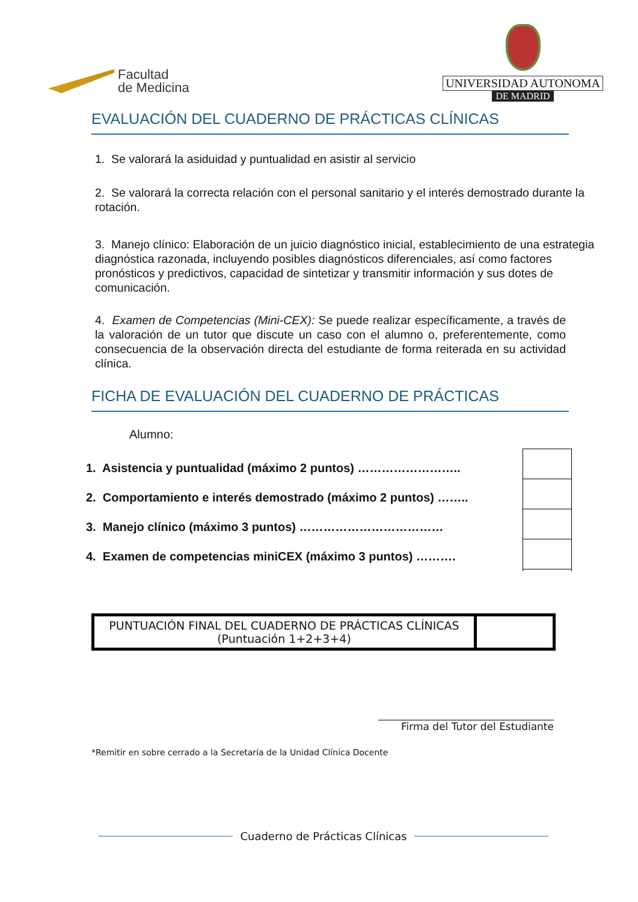Facultad
de Medicina
UNIVERSIDAD AUTONOMA
DE MADRID
EVALUACIÓN DEL CUADERNO DE PRÁCTICAS CLÍNICAS
1. Se valorará la asiduidad y puntualidad en asistir al servicio
2. Se valorará la correcta relación con el personal sanitario y el interés demostrado durante la rotación.
3. Manejo clínico: Elaboración de un juicio diagnóstico inicial, establecimiento de una estrategia diagnóstica razonada, incluyendo posibles diagnósticos diferenciales, así como factores pronósticos y predictivos, capacidad de sintetizar y transmitir información y sus dotes de comunicación.
4. Examen de Competencias (Mini-CEX): Se puede realizar específicamente, a través de la valoración de un tutor que discute un caso con el alumno o, preferentemente, como consecuencia de la observación directa del estudiante de forma reiterada en su actividad clínica.
FICHA DE EVALUACIÓN DEL CUADERNO DE PRÁCTICAS
Alumno:
1. Asistencia y puntualidad (máximo 2 puntos) ……………………..
2. Comportamiento e interés demostrado (máximo 2 puntos) ……..
3. Manejo clínico (máximo 3 puntos) ………………………………
4. Examen de competencias miniCEX (máximo 3 puntos) ……….
| PUNTUACIÓN FINAL DEL CUADERNO DE PRÁCTICAS CLÍNICAS (Puntuación 1+2+3+4) | |
Firma del Tutor del Estudiante
*Remitir en sobre cerrado a la Secretaría de la Unidad Clínica Docente
Cuaderno de Prácticas Clínicas